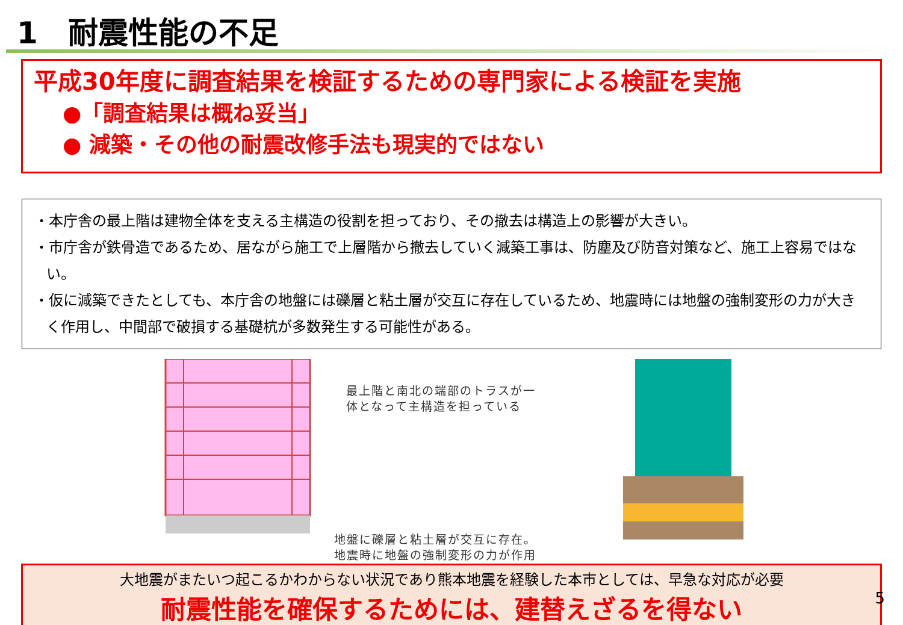1　耐震性能の不足
平成30年度に調査結果を検証するための専門家による検証を実施
●「調査結果は概ね妥当」
● 減築・その他の耐震改修手法も現実的ではない
・本庁舎の最上階は建物全体を支える主構造の役割を担っており、その撤去は構造上の影響が大きい。
・市庁舎が鉄骨造であるため、居ながら施工で上層階から撤去していく減築工事は、防塵及び防音対策など、施工上容易ではない。
・仮に減築できたとしても、本庁舎の地盤には礫層と粘土層が交互に存在しているため、地震時には地盤の強制変形の力が大きく作用し、中間部で破損する基礎杭が多数発生する可能性がある。
最上階と南北の端部のトラスが一
体となって主構造を担っている
地盤に礫層と粘土層が交互に存在。
地震時に地盤の強制変形の力が作用
大地震がまたいつ起こるかわからない状況であり熊本地震を経験した本市としては、早急な対応が必要
耐震性能を確保するためには、建替えざるを得ない
5